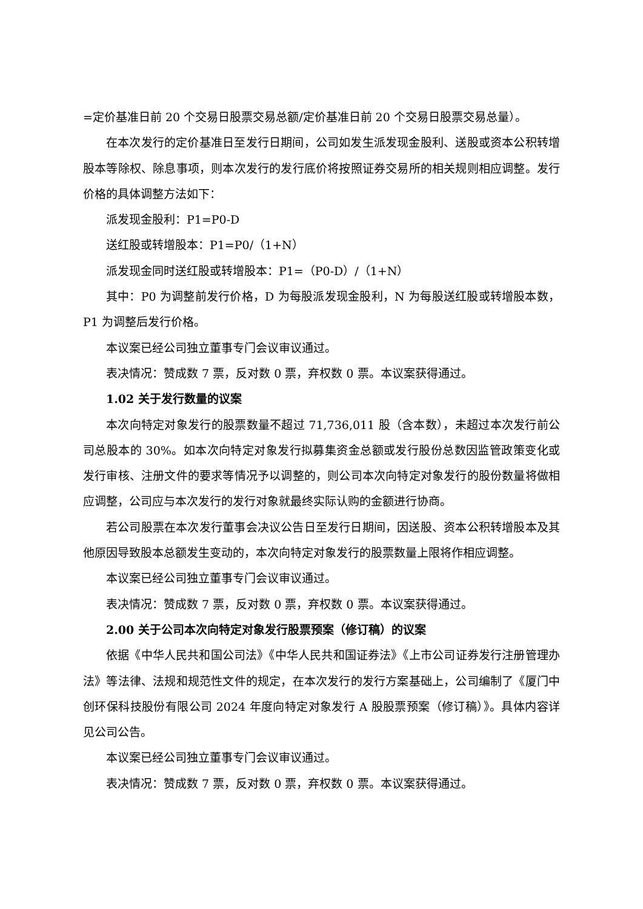=定价基准日前 20 个交易日股票交易总额/定价基准日前 20 个交易日股票交易总量）。
在本次发行的定价基准日至发行日期间，公司如发生派发现金股利、送股或资本公积转增股本等除权、除息事项，则本次发行的发行底价将按照证券交易所的相关规则相应调整。发行价格的具体调整方法如下：
派发现金股利：P1=P0-D
送红股或转增股本：P1=P0/（1+N）
派发现金同时送红股或转增股本：P1=（P0-D）/（1+N）
其中：P0 为调整前发行价格，D 为每股派发现金股利，N 为每股送红股或转增股本数，P1 为调整后发行价格。
本议案已经公司独立董事专门会议审议通过。
表决情况：赞成数 7 票，反对数 0 票，弃权数 0 票。本议案获得通过。
1.02 关于发行数量的议案
本次向特定对象发行的股票数量不超过 71,736,011 股（含本数），未超过本次发行前公司总股本的 30%。如本次向特定对象发行拟募集资金总额或发行股份总数因监管政策变化或发行审核、注册文件的要求等情况予以调整的，则公司本次向特定对象发行的股份数量将做相应调整，公司应与本次发行的发行对象就最终实际认购的金额进行协商。
若公司股票在本次发行董事会决议公告日至发行日期间，因送股、资本公积转增股本及其他原因导致股本总额发生变动的，本次向特定对象发行的股票数量上限将作相应调整。
本议案已经公司独立董事专门会议审议通过。
表决情况：赞成数 7 票，反对数 0 票，弃权数 0 票。本议案获得通过。
2.00 关于公司本次向特定对象发行股票预案（修订稿）的议案
依据《中华人民共和国公司法》《中华人民共和国证券法》《上市公司证券发行注册管理办法》等法律、法规和规范性文件的规定，在本次发行的发行方案基础上，公司编制了《厦门中创环保科技股份有限公司 2024 年度向特定对象发行 A 股股票预案（修订稿）》。具体内容详见公司公告。
本议案已经公司独立董事专门会议审议通过。
表决情况：赞成数 7 票，反对数 0 票，弃权数 0 票。本议案获得通过。